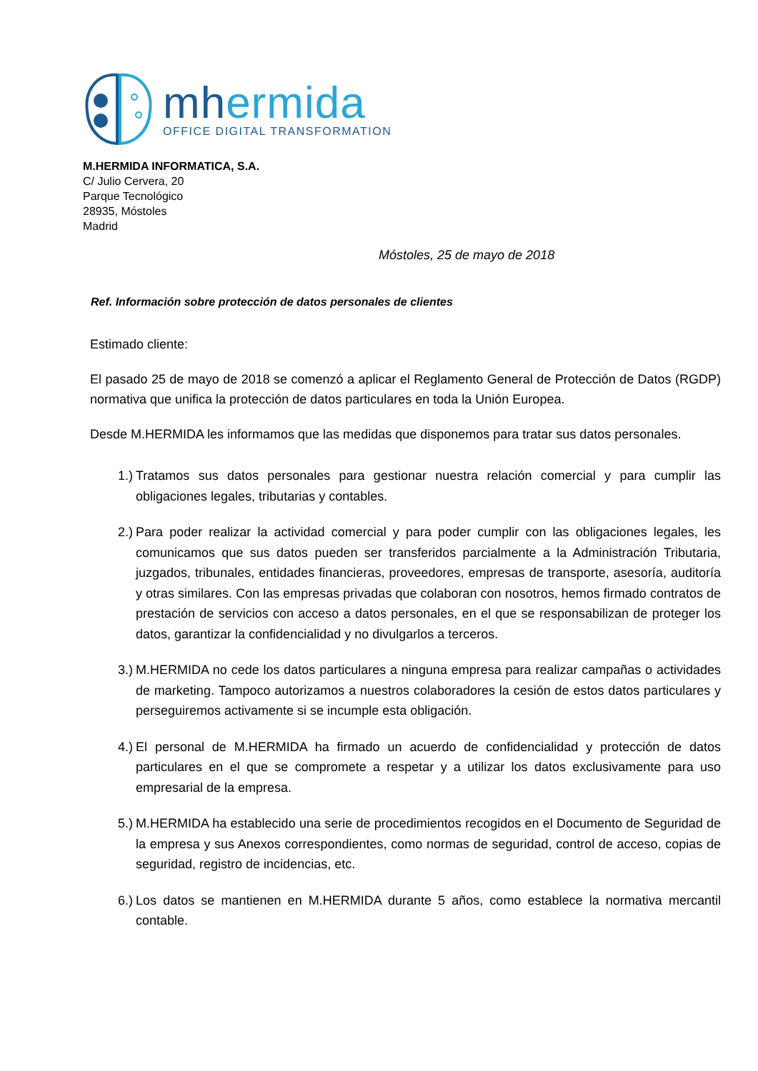mhermida
OFFICE DIGITAL TRANSFORMATION
M.HERMIDA INFORMATICA, S.A.
C/ Julio Cervera, 20
Parque Tecnológico
28935, Móstoles
Madrid
Móstoles, 25 de mayo de 2018
Ref. Información sobre protección de datos personales de clientes
Estimado cliente:
El pasado 25 de mayo de 2018 se comenzó a aplicar el Reglamento General de Protección de Datos (RGDP) normativa que unifica la protección de datos particulares en toda la Unión Europea.
Desde M.HERMIDA les informamos que las medidas que disponemos para tratar sus datos personales.
1.) Tratamos sus datos personales para gestionar nuestra relación comercial y para cumplir las obligaciones legales, tributarias y contables.
2.) Para poder realizar la actividad comercial y para poder cumplir con las obligaciones legales, les comunicamos que sus datos pueden ser transferidos parcialmente a la Administración Tributaria, juzgados, tribunales, entidades financieras, proveedores, empresas de transporte, asesoría, auditoría y otras similares. Con las empresas privadas que colaboran con nosotros, hemos firmado contratos de prestación de servicios con acceso a datos personales, en el que se responsabilizan de proteger los datos, garantizar la confidencialidad y no divulgarlos a terceros.
3.) M.HERMIDA no cede los datos particulares a ninguna empresa para realizar campañas o actividades de marketing. Tampoco autorizamos a nuestros colaboradores la cesión de estos datos particulares y perseguiremos activamente si se incumple esta obligación.
4.) El personal de M.HERMIDA ha firmado un acuerdo de confidencialidad y protección de datos particulares en el que se compromete a respetar y a utilizar los datos exclusivamente para uso empresarial de la empresa.
5.) M.HERMIDA ha establecido una serie de procedimientos recogidos en el Documento de Seguridad de la empresa y sus Anexos correspondientes, como normas de seguridad, control de acceso, copias de seguridad, registro de incidencias, etc.
6.) Los datos se mantienen en M.HERMIDA durante 5 años, como establece la normativa mercantil contable.